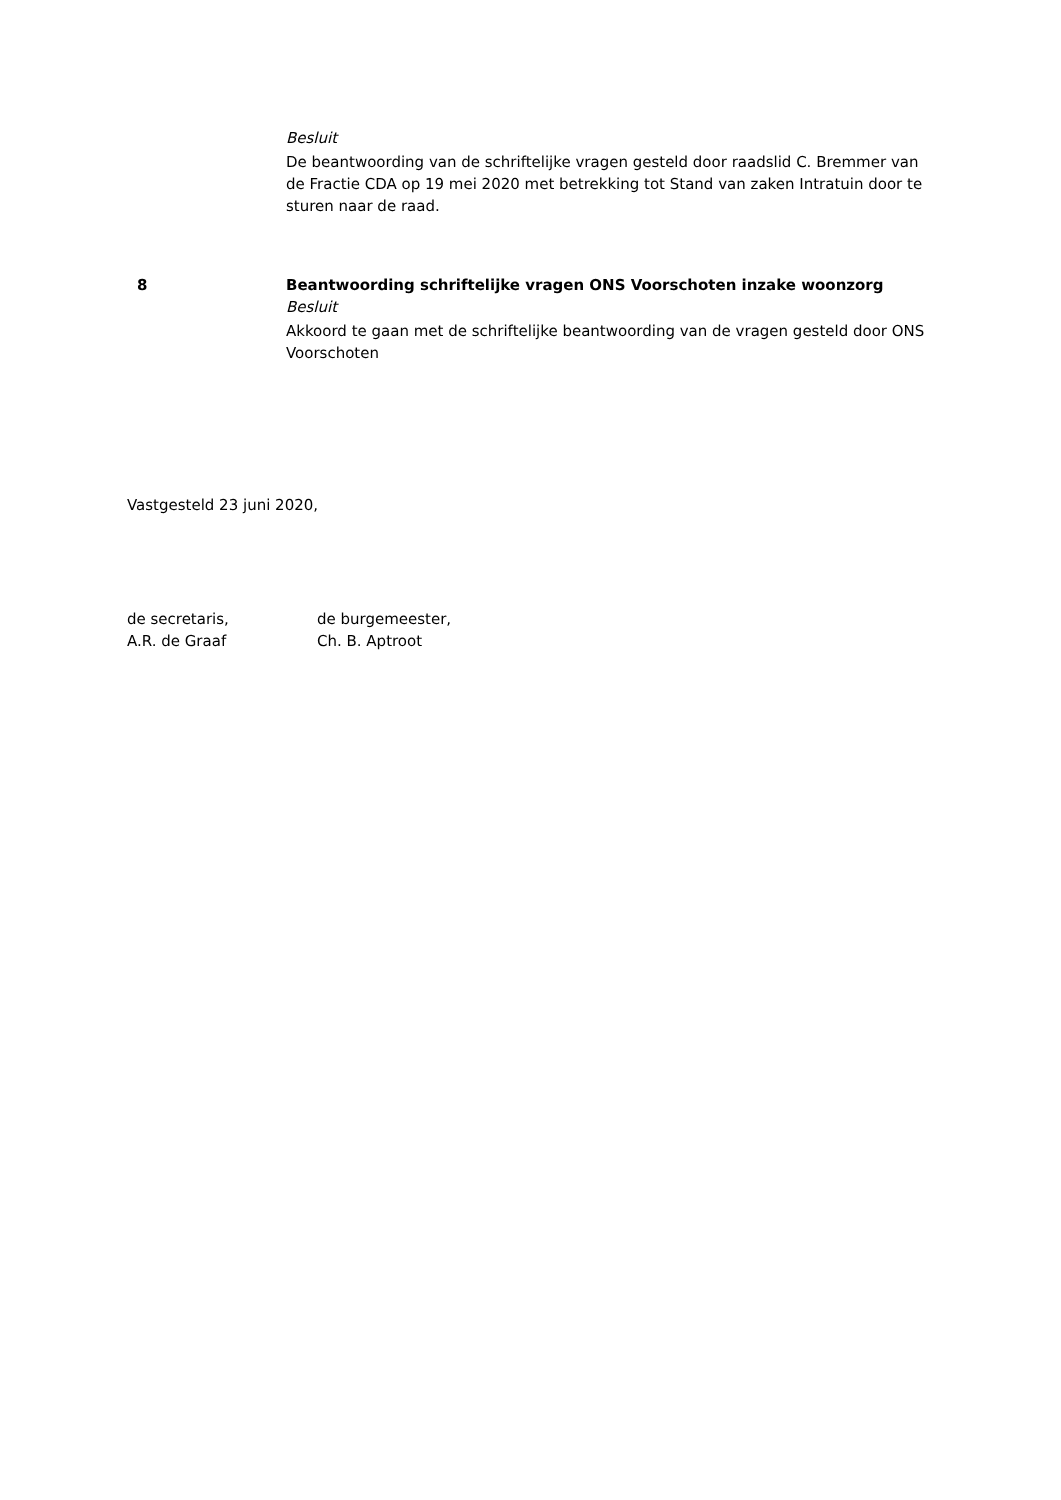Besluit
De beantwoording van de schriftelijke vragen gesteld door raadslid C. Bremmer van de Fractie CDA op 19 mei 2020 met betrekking tot Stand van zaken Intratuin door te sturen naar de raad.
8 Beantwoording schriftelijke vragen ONS Voorschoten inzake woonzorg
Besluit
Akkoord te gaan met de schriftelijke beantwoording van de vragen gesteld door ONS Voorschoten
Vastgesteld 23 juni 2020,
de secretaris,
A.R. de Graaf
de burgemeester,
Ch. B. Aptroot